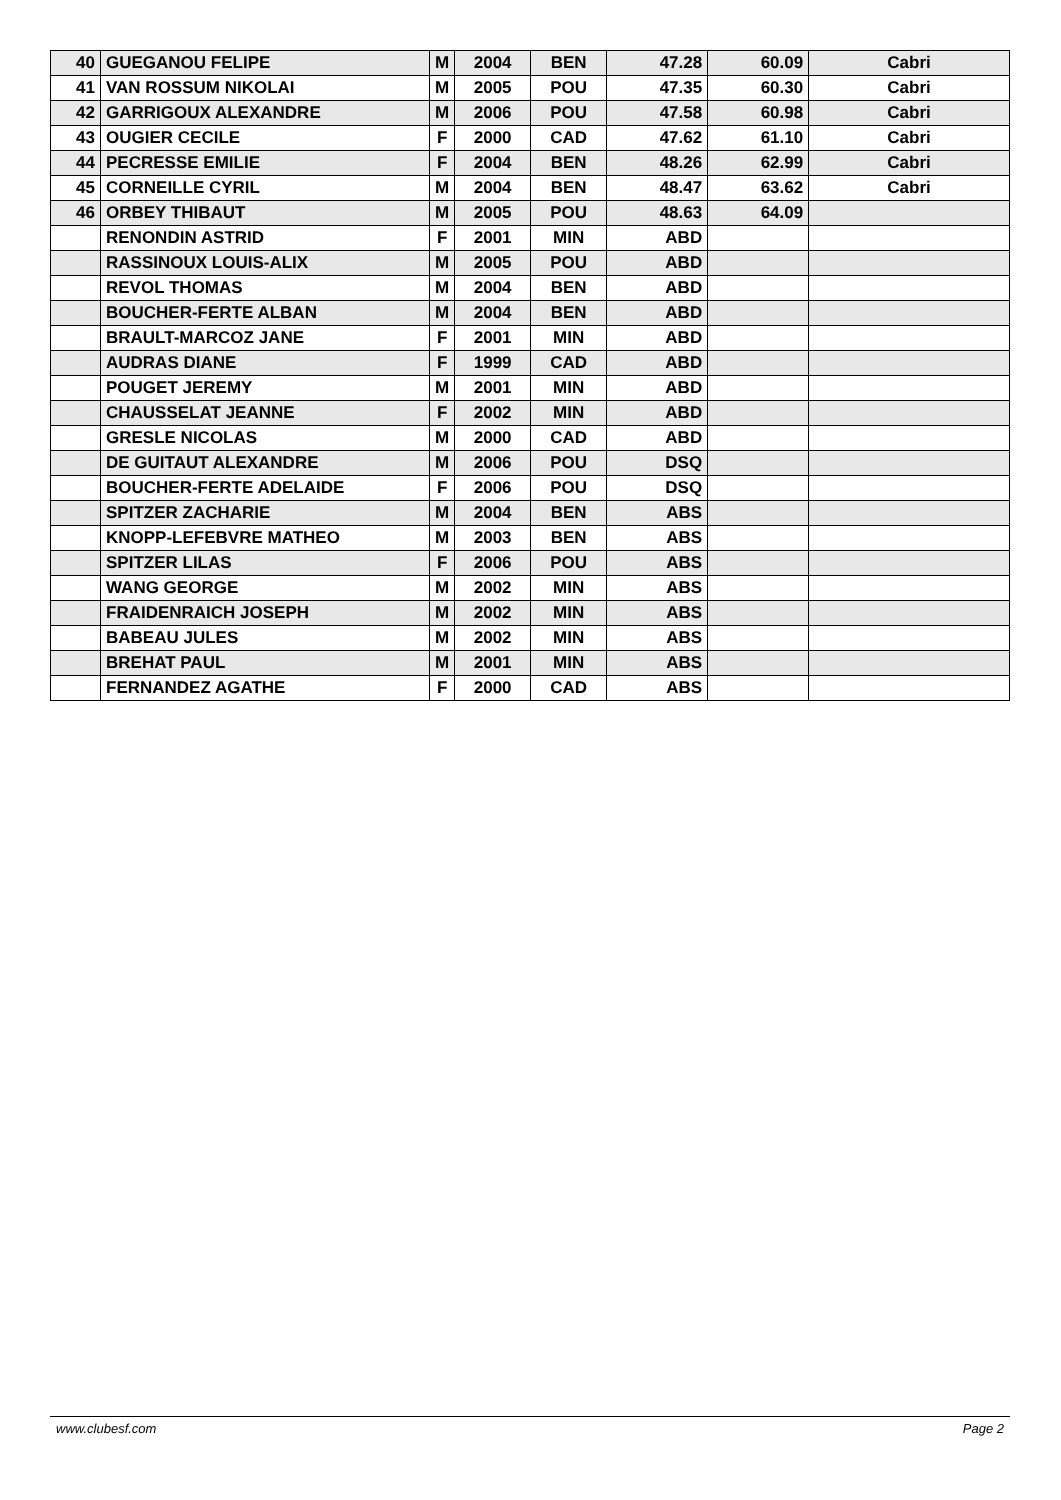| 40 | GUEGANOU FELIPE | M | 2004 | BEN | 47.28 | 60.09 | Cabri |
| 41 | VAN ROSSUM NIKOLAI | M | 2005 | POU | 47.35 | 60.30 | Cabri |
| 42 | GARRIGOUX ALEXANDRE | M | 2006 | POU | 47.58 | 60.98 | Cabri |
| 43 | OUGIER CECILE | F | 2000 | CAD | 47.62 | 61.10 | Cabri |
| 44 | PECRESSE EMILIE | F | 2004 | BEN | 48.26 | 62.99 | Cabri |
| 45 | CORNEILLE CYRIL | M | 2004 | BEN | 48.47 | 63.62 | Cabri |
| 46 | ORBEY THIBAUT | M | 2005 | POU | 48.63 | 64.09 | |
| | RENONDIN ASTRID | F | 2001 | MIN | ABD | | |
| | RASSINOUX LOUIS-ALIX | M | 2005 | POU | ABD | | |
| | REVOL THOMAS | M | 2004 | BEN | ABD | | |
| | BOUCHER-FERTE ALBAN | M | 2004 | BEN | ABD | | |
| | BRAULT-MARCOZ JANE | F | 2001 | MIN | ABD | | |
| | AUDRAS DIANE | F | 1999 | CAD | ABD | | |
| | POUGET JEREMY | M | 2001 | MIN | ABD | | |
| | CHAUSSELAT JEANNE | F | 2002 | MIN | ABD | | |
| | GRESLE NICOLAS | M | 2000 | CAD | ABD | | |
| | DE GUITAUT ALEXANDRE | M | 2006 | POU | DSQ | | |
| | BOUCHER-FERTE ADELAIDE | F | 2006 | POU | DSQ | | |
| | SPITZER ZACHARIE | M | 2004 | BEN | ABS | | |
| | KNOPP-LEFEBVRE MATHEO | M | 2003 | BEN | ABS | | |
| | SPITZER LILAS | F | 2006 | POU | ABS | | |
| | WANG GEORGE | M | 2002 | MIN | ABS | | |
| | FRAIDENRAICH JOSEPH | M | 2002 | MIN | ABS | | |
| | BABEAU JULES | M | 2002 | MIN | ABS | | |
| | BREHAT PAUL | M | 2001 | MIN | ABS | | |
| | FERNANDEZ AGATHE | F | 2000 | CAD | ABS | | |
www.clubesf.com Page 2